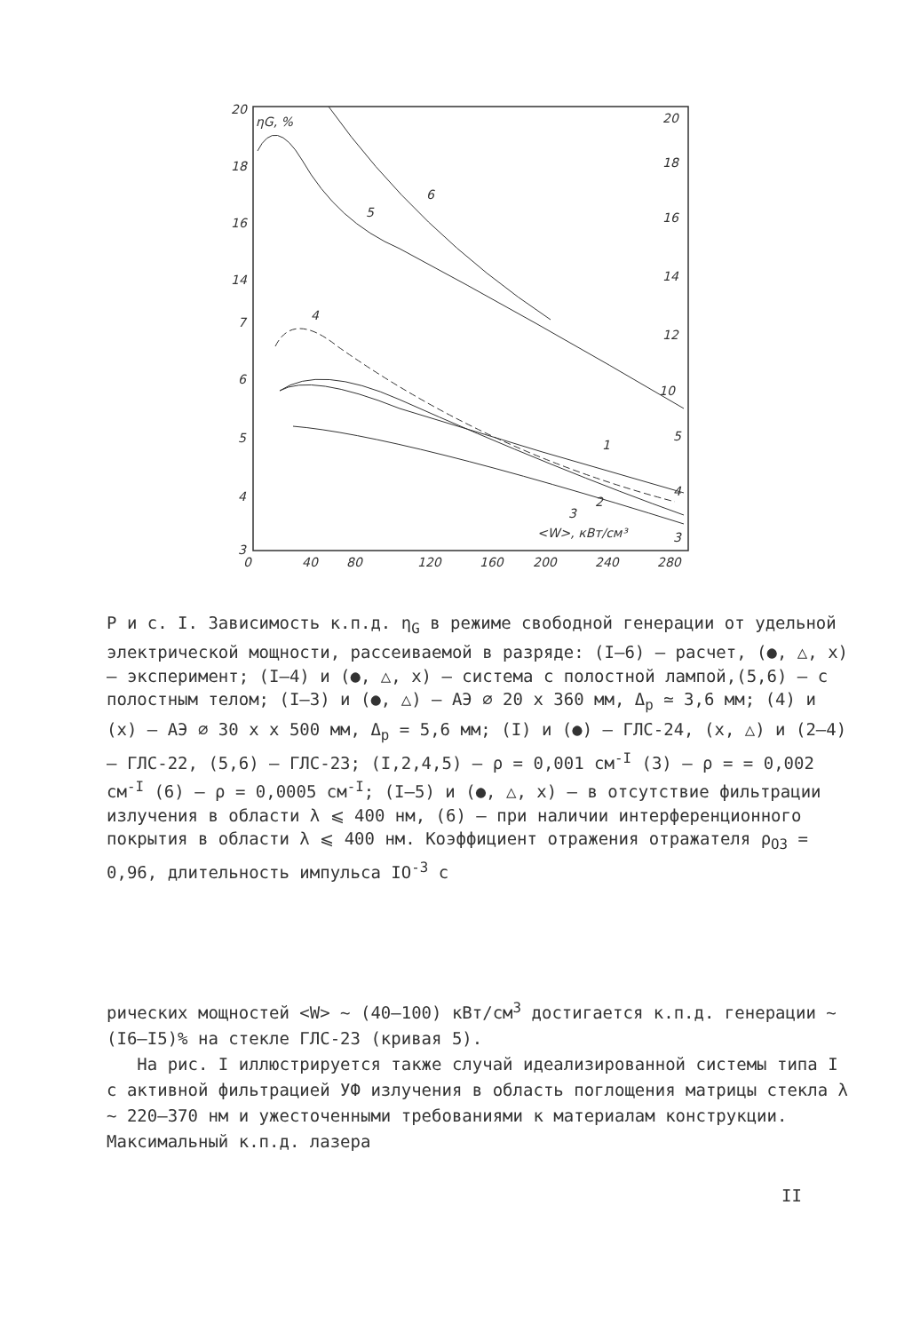ηG, %
20
18
16
14
7
6
5
4
3
20
18
16
14
12
10
5
4
3
0
40
80
120
160
200
240
280
<W>, кВт/см³
6
5
4
1
2
3
Р и с. I. Зависимость к.п.д. η<sub>G</sub> в режиме свободной генерации от удельной электрической мощности, рассеиваемой в разряде: (I–6) – расчет, (●, △, х) – эксперимент; (I–4) и (●, △, х) – система с полостной лампой,(5,6) – с полостным телом; (I–3) и (●, △) – АЭ ⌀ 20 х 360 мм, Δ<sub>p</sub> ≃ 3,6 мм; (4) и (х) – АЭ ⌀ 30 х х 500 мм, Δ<sub>p</sub> = 5,6 мм; (I) и (●) – ГЛС-24, (х, △) и (2–4) – ГЛС-22, (5,6) – ГЛС-23; (I,2,4,5) – ρ = 0,001 см<sup>-I</sup> (3) – ρ = = 0,002 см<sup>-I</sup> (6) – ρ = 0,0005 см<sup>-I</sup>; (I–5) и (●, △, х) – в отсутствие фильтрации излучения в области λ ⩽ 400 нм, (6) – при наличии интерференционного покрытия в области λ ⩽ 400 нм. Коэффициент отражения отражателя ρ<sub>O3</sub> = 0,96, длительность импульса IO<sup>-3</sup> с
рических мощностей <W> ~ (40–100) кВт/см<sup>3</sup> достигается к.п.д. генерации ~ (I6–I5)% на стекле ГЛС-23 (кривая 5).
На рис. I иллюстрируется также случай идеализированной системы типа I с активной фильтрацией УФ излучения в область поглощения матрицы стекла λ ~ 220–370 нм и ужесточенными требованиями к материалам конструкции. Максимальный к.п.д. лазера
II